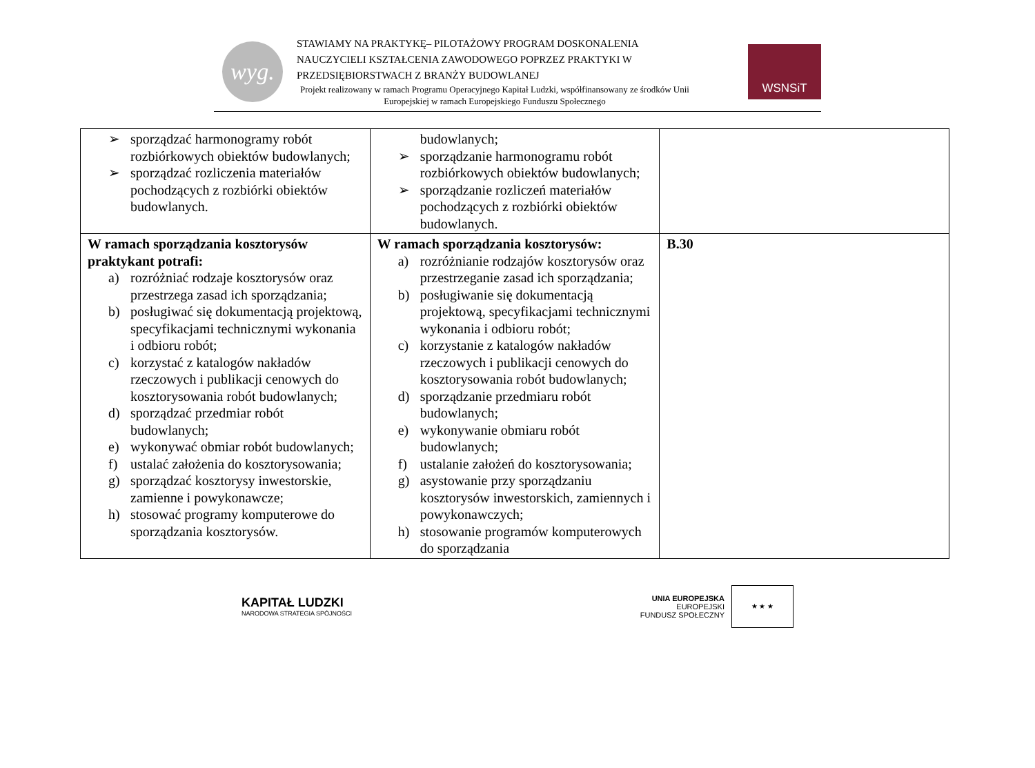wyg.
STAWIAMY NA PRAKTYKĘ– PILOTAŻOWY PROGRAM DOSKONALENIA NAUCZYCIELI KSZTAŁCENIA ZAWODOWEGO POPRZEZ PRAKTYKI W PRZEDSIĘBIORSTWACH Z BRANŻY BUDOWLANEJ
Projekt realizowany w ramach Programu Operacyjnego Kapitał Ludzki, współfinansowany ze środków Unii Europejskiej w ramach Europejskiego Funduszu Społecznego
WSNSiT
| ➢ sporządzać harmonogramy robót rozbiórkowych obiektów budowlanych; ➢ sporządzać rozliczenia materiałów pochodzących z rozbiórki obiektów budowlanych. | budowlanych; ➢ sporządzanie harmonogramu robót rozbiórkowych obiektów budowlanych; ➢ sporządzanie rozliczeń materiałów pochodzących z rozbiórki obiektów budowlanych. | |
| W ramach sporządzania kosztorysów praktykant potrafi: a) rozróżniać rodzaje kosztorysów oraz przestrzega zasad ich sporządzania; b) posługiwać się dokumentacją projektową, specyfikacjami technicznymi wykonania i odbioru robót; c) korzystać z katalogów nakładów rzeczowych i publikacji cenowych do kosztorysowania robót budowlanych; d) sporządzać przedmiar robót budowlanych; e) wykonywać obmiar robót budowlanych; f) ustalać założenia do kosztorysowania; g) sporządzać kosztorysy inwestorskie, zamienne i powykonawcze; h) stosować programy komputerowe do sporządzania kosztorysów. | W ramach sporządzania kosztorysów: a) rozróżnianie rodzajów kosztorysów oraz przestrzeganie zasad ich sporządzania; b) posługiwanie się dokumentacją projektową, specyfikacjami technicznymi wykonania i odbioru robót; c) korzystanie z katalogów nakładów rzeczowych i publikacji cenowych do kosztorysowania robót budowlanych; d) sporządzanie przedmiaru robót budowlanych; e) wykonywanie obmiaru robót budowlanych; f) ustalanie założeń do kosztorysowania; g) asystowanie przy sporządzaniu kosztorysów inwestorskich, zamiennych i powykonawczych; h) stosowanie programów komputerowych do sporządzania | B.30 |
KAPITAŁ LUDZKI
NARODOWA STRATEGIA SPÓJNOŚCI
UNIA EUROPEJSKA
EUROPEJSKI
FUNDUSZ SPOŁECZNY
★ ★ ★